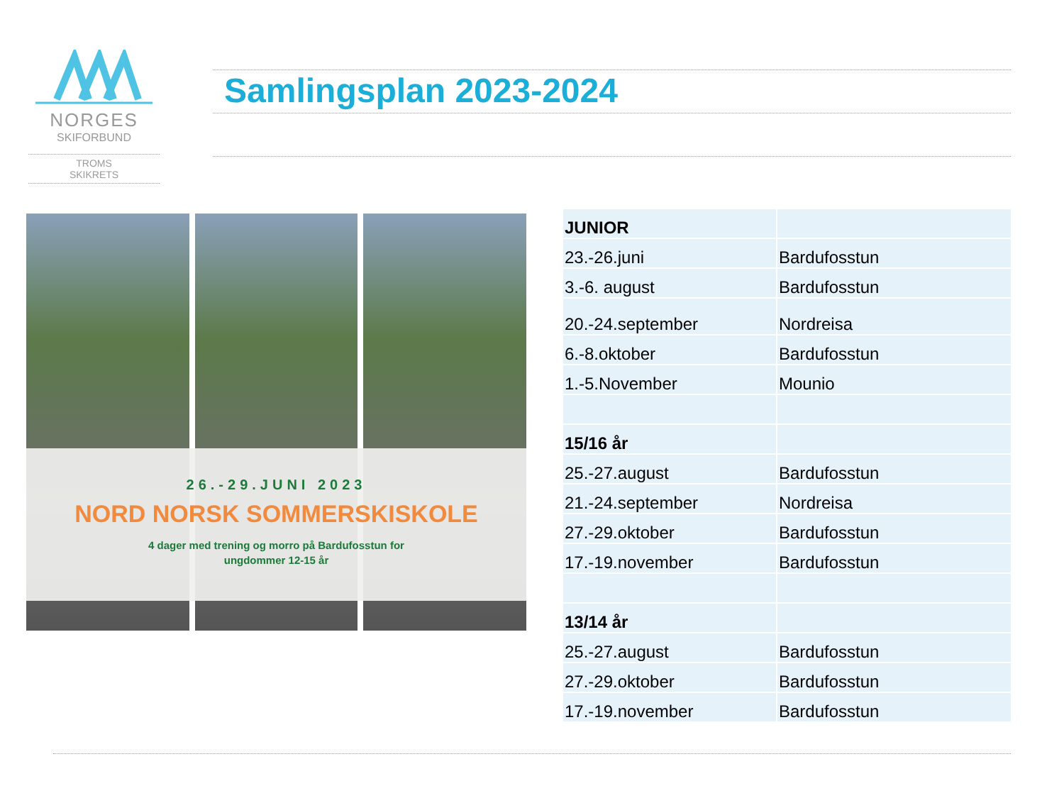NORGES
SKIFORBUND
TROMS
SKIKRETS
Samlingsplan 2023-2024
26.-29.JUNI 2023
NORD NORSK SOMMERSKISKOLE
4 dager med trening og morro på Bardufosstun for
ungdommer 12-15 år
| JUNIOR | |
| 23.-26.juni | Bardufosstun |
| 3.-6. august | Bardufosstun |
| 20.-24.september | Nordreisa |
| 6.-8.oktober | Bardufosstun |
| 1.-5.November | Mounio |
| 15/16 år | |
| 25.-27.august | Bardufosstun |
| 21.-24.september | Nordreisa |
| 27.-29.oktober | Bardufosstun |
| 17.-19.november | Bardufosstun |
| 13/14 år | |
| 25.-27.august | Bardufosstun |
| 27.-29.oktober | Bardufosstun |
| 17.-19.november | Bardufosstun |